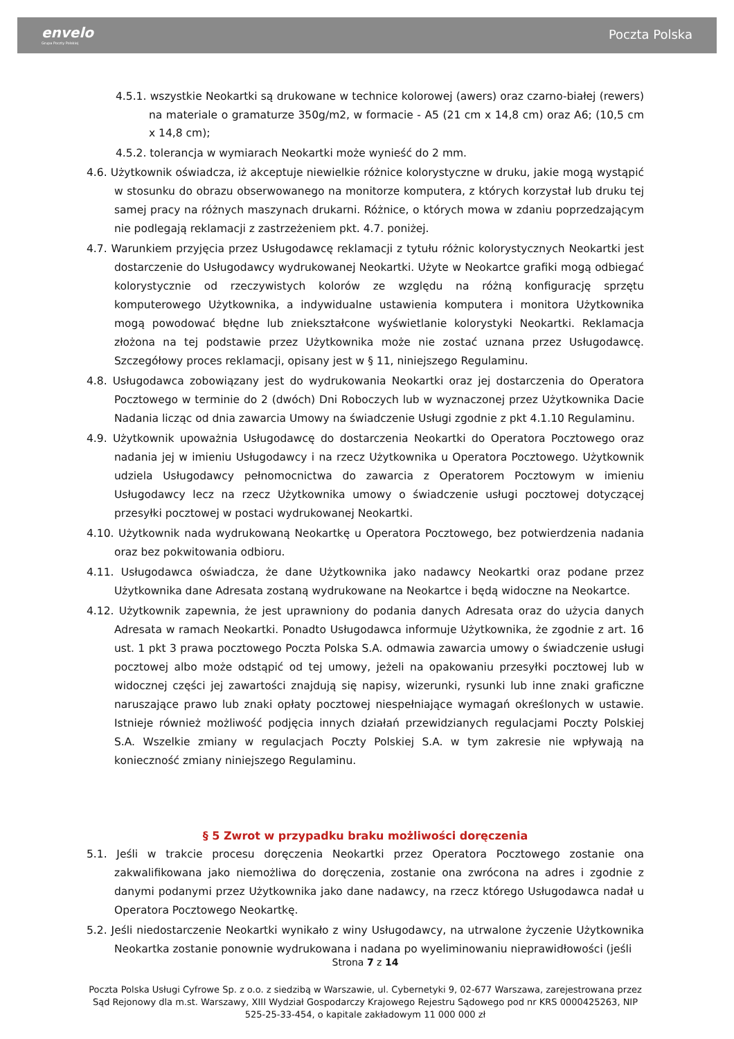envelo
Grupa Poczty Polskiej
Poczta Polska
4.5.1. wszystkie Neokartki są drukowane w technice kolorowej (awers) oraz czarno-białej (rewers) na materiale o gramaturze 350g/m2, w formacie - A5 (21 cm x 14,8 cm) oraz A6; (10,5 cm x 14,8 cm);
4.5.2. tolerancja w wymiarach Neokartki może wynieść do 2 mm.
4.6. Użytkownik oświadcza, iż akceptuje niewielkie różnice kolorystyczne w druku, jakie mogą wystąpić w stosunku do obrazu obserwowanego na monitorze komputera, z których korzystał lub druku tej samej pracy na różnych maszynach drukarni. Różnice, o których mowa w zdaniu poprzedzającym nie podlegają reklamacji z zastrzeżeniem pkt. 4.7. poniżej.
4.7. Warunkiem przyjęcia przez Usługodawcę reklamacji z tytułu różnic kolorystycznych Neokartki jest dostarczenie do Usługodawcy wydrukowanej Neokartki. Użyte w Neokartce grafiki mogą odbiegać kolorystycznie od rzeczywistych kolorów ze względu na różną konfigurację sprzętu komputerowego Użytkownika, a indywidualne ustawienia komputera i monitora Użytkownika mogą powodować błędne lub zniekształcone wyświetlanie kolorystyki Neokartki. Reklamacja złożona na tej podstawie przez Użytkownika może nie zostać uznana przez Usługodawcę. Szczegółowy proces reklamacji, opisany jest w § 11, niniejszego Regulaminu.
4.8. Usługodawca zobowiązany jest do wydrukowania Neokartki oraz jej dostarczenia do Operatora Pocztowego w terminie do 2 (dwóch) Dni Roboczych lub w wyznaczonej przez Użytkownika Dacie Nadania licząc od dnia zawarcia Umowy na świadczenie Usługi zgodnie z pkt 4.1.10 Regulaminu.
4.9. Użytkownik upoważnia Usługodawcę do dostarczenia Neokartki do Operatora Pocztowego oraz nadania jej w imieniu Usługodawcy i na rzecz Użytkownika u Operatora Pocztowego. Użytkownik udziela Usługodawcy pełnomocnictwa do zawarcia z Operatorem Pocztowym w imieniu Usługodawcy lecz na rzecz Użytkownika umowy o świadczenie usługi pocztowej dotyczącej przesyłki pocztowej w postaci wydrukowanej Neokartki.
4.10. Użytkownik nada wydrukowaną Neokartkę u Operatora Pocztowego, bez potwierdzenia nadania oraz bez pokwitowania odbioru.
4.11. Usługodawca oświadcza, że dane Użytkownika jako nadawcy Neokartki oraz podane przez Użytkownika dane Adresata zostaną wydrukowane na Neokartce i będą widoczne na Neokartce.
4.12. Użytkownik zapewnia, że jest uprawniony do podania danych Adresata oraz do użycia danych Adresata w ramach Neokartki. Ponadto Usługodawca informuje Użytkownika, że zgodnie z art. 16 ust. 1 pkt 3 prawa pocztowego Poczta Polska S.A. odmawia zawarcia umowy o świadczenie usługi pocztowej albo może odstąpić od tej umowy, jeżeli na opakowaniu przesyłki pocztowej lub w widocznej części jej zawartości znajdują się napisy, wizerunki, rysunki lub inne znaki graficzne naruszające prawo lub znaki opłaty pocztowej niespełniające wymagań określonych w ustawie. Istnieje również możliwość podjęcia innych działań przewidzianych regulacjami Poczty Polskiej S.A. Wszelkie zmiany w regulacjach Poczty Polskiej S.A. w tym zakresie nie wpływają na konieczność zmiany niniejszego Regulaminu.
§ 5 Zwrot w przypadku braku możliwości doręczenia
5.1. Jeśli w trakcie procesu doręczenia Neokartki przez Operatora Pocztowego zostanie ona zakwalifikowana jako niemożliwa do doręczenia, zostanie ona zwrócona na adres i zgodnie z danymi podanymi przez Użytkownika jako dane nadawcy, na rzecz którego Usługodawca nadał u Operatora Pocztowego Neokartkę.
5.2. Jeśli niedostarczenie Neokartki wynikało z winy Usługodawcy, na utrwalone życzenie Użytkownika Neokartka zostanie ponownie wydrukowana i nadana po wyeliminowaniu nieprawidłowości (jeśli
Strona 7 z 14
Poczta Polska Usługi Cyfrowe Sp. z o.o. z siedzibą w Warszawie, ul. Cybernetyki 9, 02-677 Warszawa, zarejestrowana przez Sąd Rejonowy dla m.st. Warszawy, XIII Wydział Gospodarczy Krajowego Rejestru Sądowego pod nr KRS 0000425263, NIP 525-25-33-454, o kapitale zakładowym 11 000 000 zł